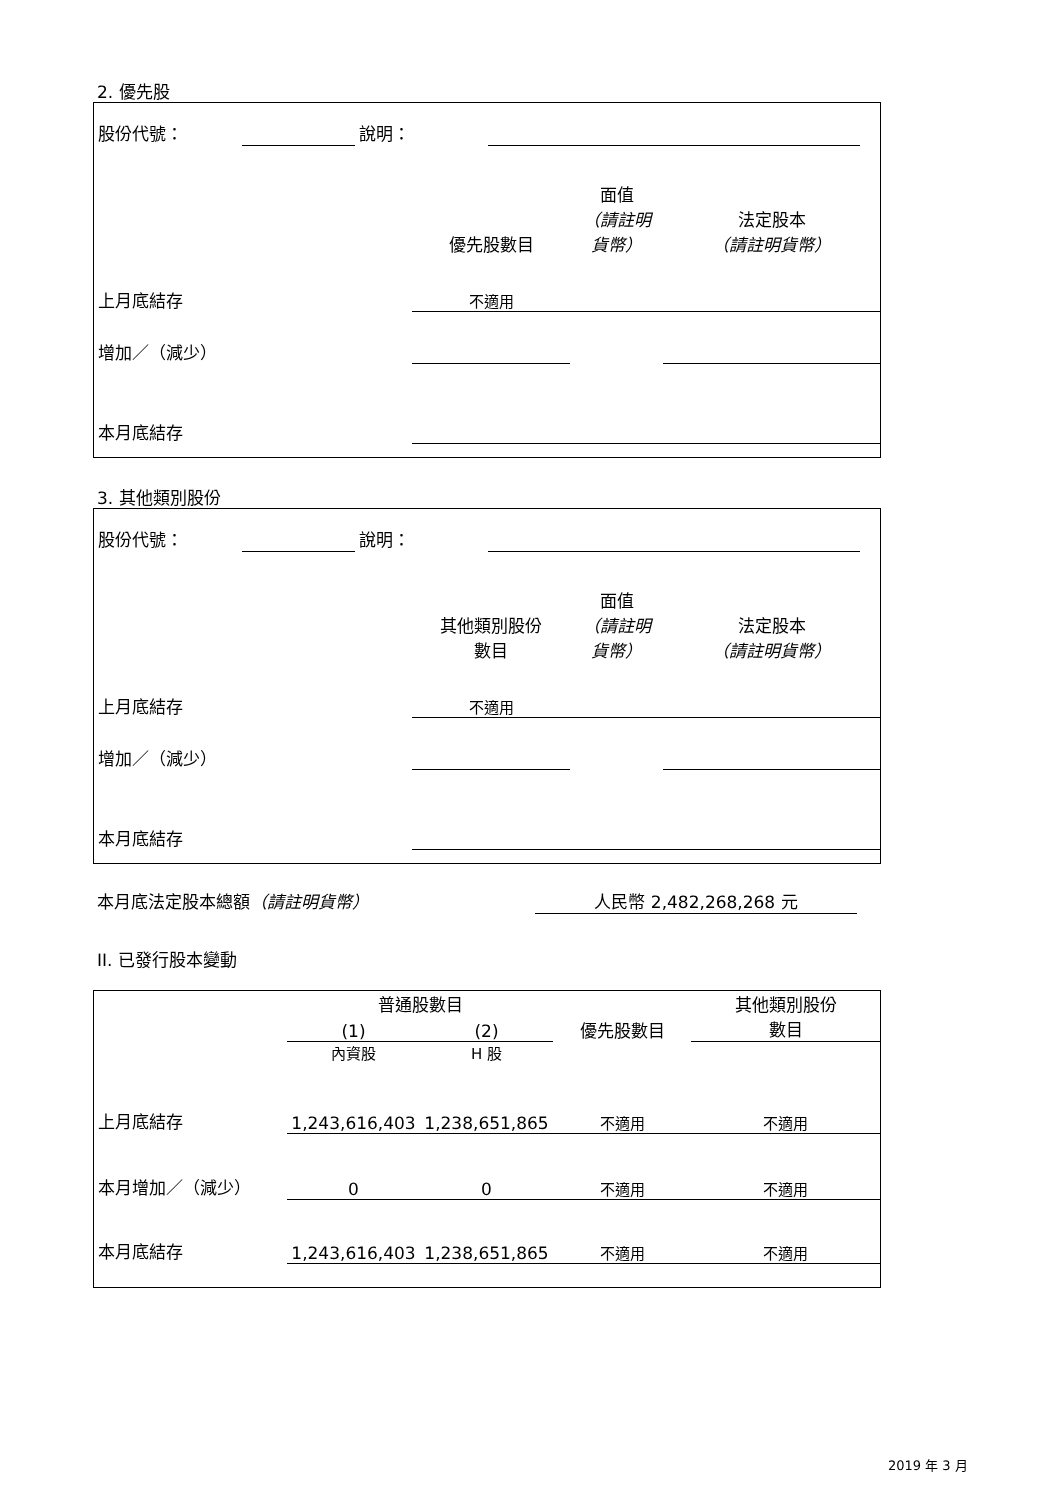2. 優先股
| 股份代號： | | 說明： | | |
| | 優先股數目 | 面值 （請註明 貨幣） | 法定股本 （請註明貨幣） |
| 上月底結存 | 不適用 | | |
| 增加／（減少） | | | |
| 本月底結存 | | | |
3. 其他類別股份
| 股份代號： | | 說明： | | |
| | 其他類別股份 數目 | 面值 （請註明 貨幣） | 法定股本 （請註明貨幣） |
| 上月底結存 | 不適用 | | |
| 增加／（減少） | | | |
| 本月底結存 | | | |
本月底法定股本總額（請註明貨幣） 人民幣 2,482,268,268 元
II. 已發行股本變動
| | 普通股數目 | | | 其他類別股份 數目 |
| | (1) | (2) | 優先股數目 | |
| | 內資股 | H 股 | | |
| 上月底結存 | 1,243,616,403 | 1,238,651,865 | 不適用 | 不適用 |
| 本月增加／（減少） | 0 | 0 | 不適用 | 不適用 |
| 本月底結存 | 1,243,616,403 | 1,238,651,865 | 不適用 | 不適用 |
2019 年 3 月